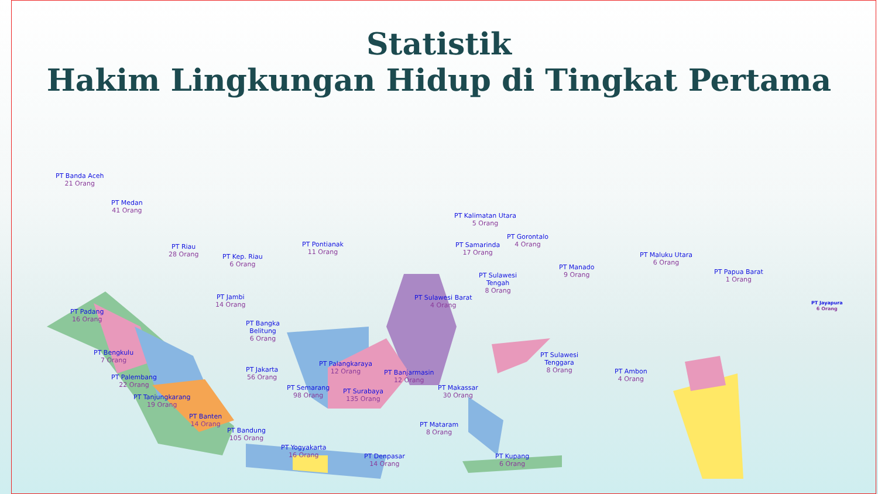Statistik
Hakim Lingkungan Hidup di Tingkat Pertama
PT Banda Aceh
21 Orang
PT Medan
41 Orang
PT Riau
28 Orang
PT Kep. Riau
6 Orang
PT Jambi
14 Orang
PT Padang
16 Orang
PT Bangka
Belitung
6 Orang
PT Bengkulu
7 Orang
PT Palembang
22 Orang
PT Tanjungkarang
19 Orang
PT Jakarta
56 Orang
PT Banten
14 Orang
PT Bandung
105 Orang
PT Semarang
98 Orang
PT Yogyakarta
16 Orang
PT Surabaya
135 Orang
PT Denpasar
14 Orang
PT Pontianak
11 Orang
PT Palangkaraya
12 Orang
PT Banjarmasin
12 Orang
PT Kalimatan Utara
5 Orang
PT Samarinda
17 Orang
PT Gorontalo
4 Orang
PT Manado
9 Orang
PT Sulawesi
Tengah
8 Orang
PT Sulawesi Barat
4 Orang
PT Sulawesi
Tenggara
8 Orang
PT Makassar
30 Orang
PT Mataram
8 Orang
PT Kupang
6 Orang
PT Ambon
4 Orang
PT Maluku Utara
6 Orang
PT Papua Barat
1 Orang
PT Jayapura
6 Orang